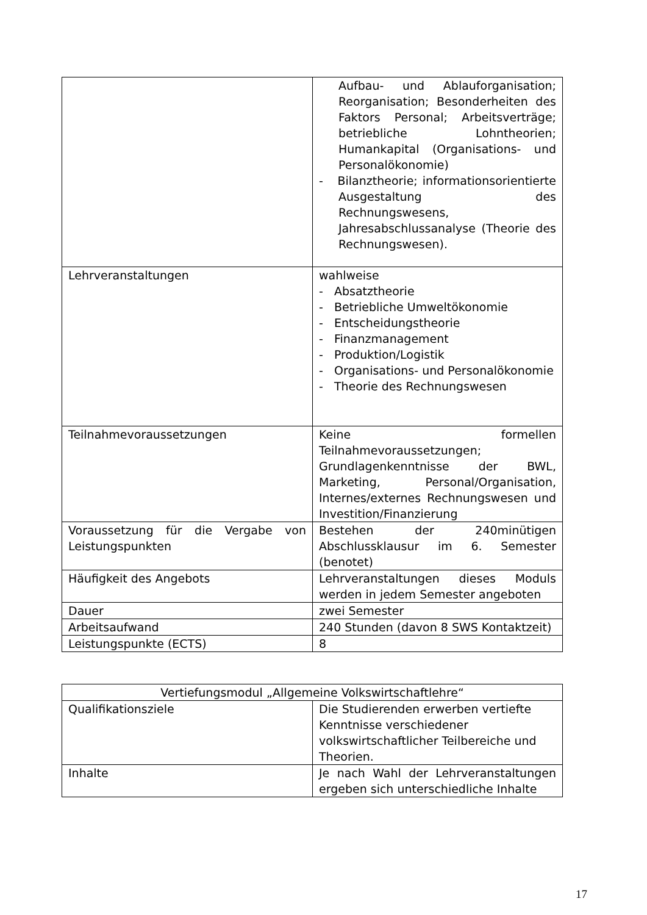| | Aufbau- und Ablauforganisation; Reorganisation; Besonderheiten des Faktors Personal; Arbeitsverträge; betriebliche Lohntheorien; Humankapital (Organisations- und Personalökonomie) - Bilanztheorie; informationsorientierte Ausgestaltung des Rechnungswesens, Jahresabschlussanalyse (Theorie des Rechnungswesen). |
| Lehrveranstaltungen | wahlweise - Absatztheorie - Betriebliche Umweltökonomie - Entscheidungstheorie - Finanzmanagement - Produktion/Logistik - Organisations- und Personalökonomie - Theorie des Rechnungswesen |
| Teilnahmevoraussetzungen | Keine formellen Teilnahmevoraussetzungen; Grundlagenkenntnisse der BWL, Marketing, Personal/Organisation, Internes/externes Rechnungswesen und Investition/Finanzierung |
| Voraussetzung für die Vergabe von Leistungspunkten | Bestehen der 240minütigen Abschlussklausur im 6. Semester (benotet) |
| Häufigkeit des Angebots | Lehrveranstaltungen dieses Moduls werden in jedem Semester angeboten |
| Dauer | zwei Semester |
| Arbeitsaufwand | 240 Stunden (davon 8 SWS Kontaktzeit) |
| Leistungspunkte (ECTS) | 8 |
| Vertiefungsmodul „Allgemeine Volkswirtschaftlehre“ | |
| Qualifikationsziele | Die Studierenden erwerben vertiefte Kenntnisse verschiedener volkswirtschaftlicher Teilbereiche und Theorien. |
| Inhalte | Je nach Wahl der Lehrveranstaltungen ergeben sich unterschiedliche Inhalte |
17